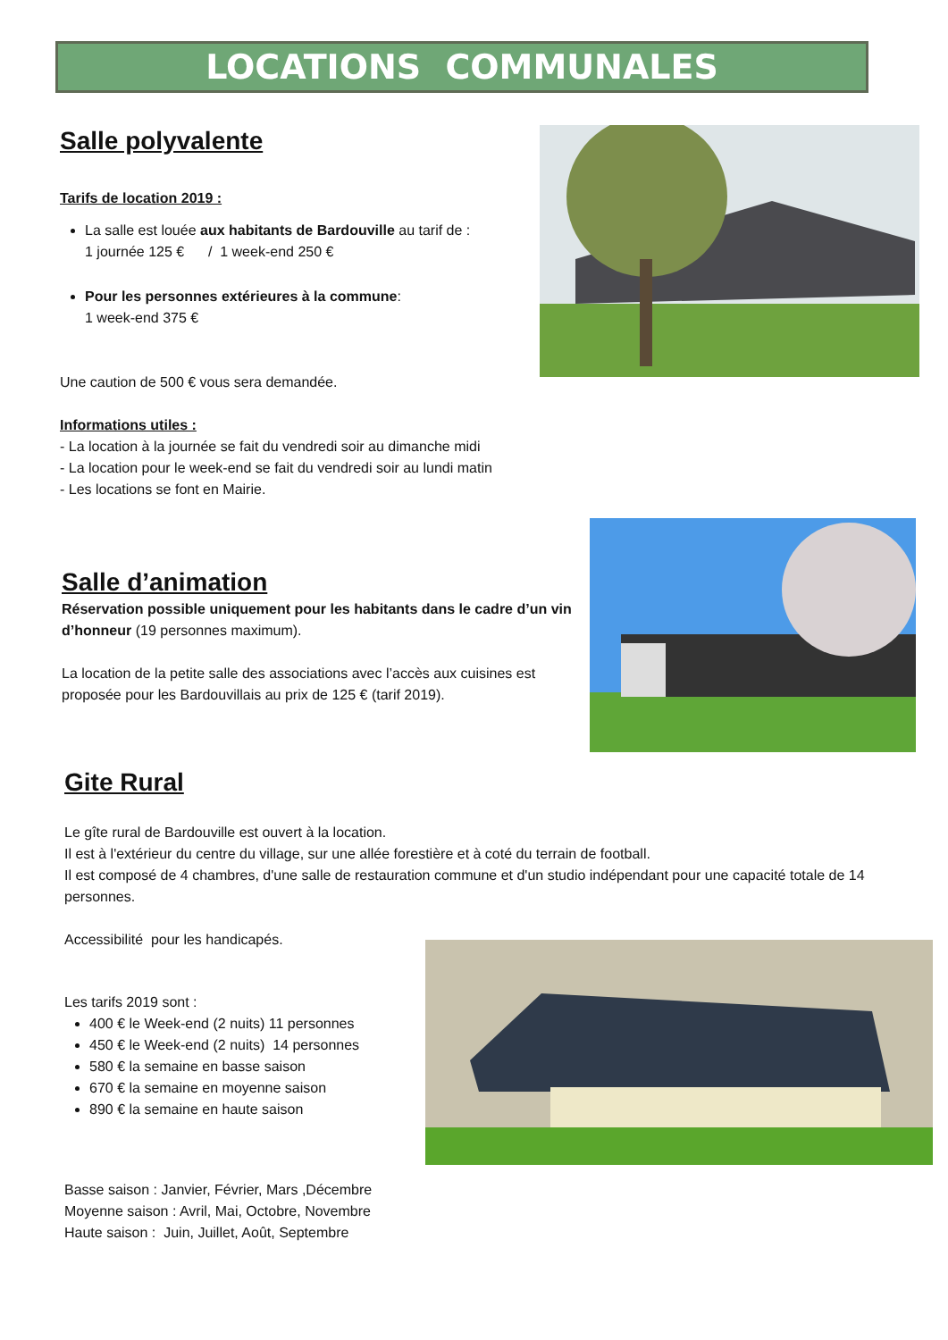LOCATIONS COMMUNALES
Salle polyvalente
Tarifs de location 2019 :
La salle est louée aux habitants de Bardouville au tarif de :
1 journée 125 € / 1 week-end 250 €
Pour les personnes extérieures à la commune:
1 week-end 375 €
Une caution de 500 € vous sera demandée.
Informations utiles :
- La location à la journée se fait du vendredi soir au dimanche midi
- La location pour le week-end se fait du vendredi soir au lundi matin
- Les locations se font en Mairie.
Salle d’animation
Réservation possible uniquement pour les habitants dans le cadre d’un vin d’honneur (19 personnes maximum).
La location de la petite salle des associations avec l’accès aux cuisines est proposée pour les Bardouvillais au prix de 125 € (tarif 2019).
Gite Rural
Le gîte rural de Bardouville est ouvert à la location.
Il est à l'extérieur du centre du village, sur une allée forestière et à coté du terrain de football.
Il est composé de 4 chambres, d'une salle de restauration commune et d'un studio indépendant pour une capacité totale de 14 personnes.
Accessibilité pour les handicapés.
Les tarifs 2019 sont :
400 € le Week-end (2 nuits) 11 personnes
450 € le Week-end (2 nuits) 14 personnes
580 € la semaine en basse saison
670 € la semaine en moyenne saison
890 € la semaine en haute saison
Basse saison : Janvier, Février, Mars ,Décembre
Moyenne saison : Avril, Mai, Octobre, Novembre
Haute saison : Juin, Juillet, Août, Septembre